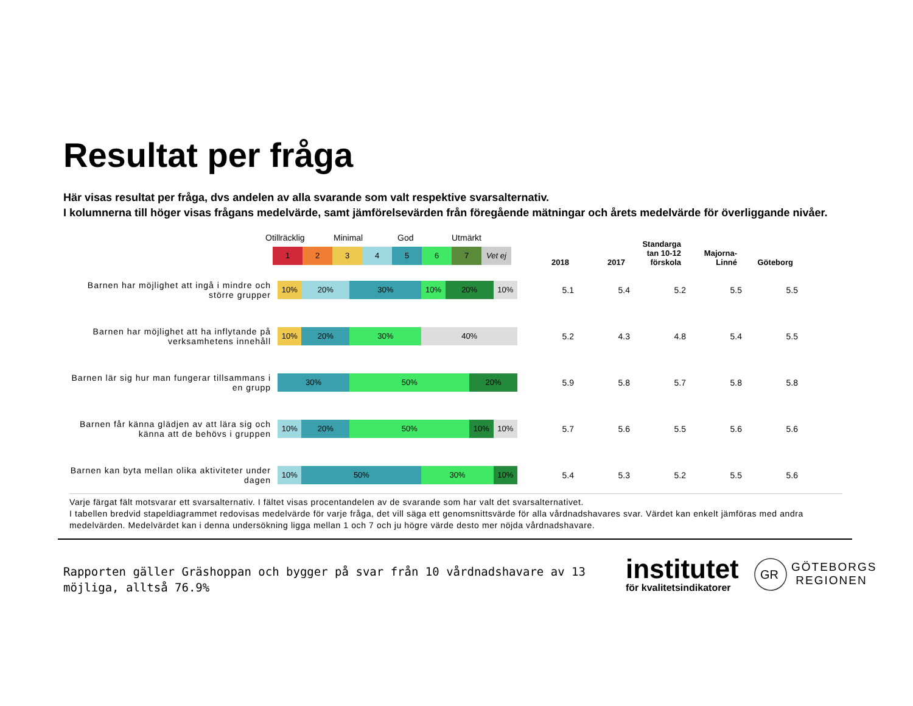Resultat per fråga
Här visas resultat per fråga, dvs andelen av alla svarande som valt respektive svarsalternativ.
I kolumnerna till höger visas frågans medelvärde, samt jämförelsevärden från föregående mätningar och årets medelvärde för överliggande nivåer.
Otillräcklig Minimal God Utmärkt
1 2 3 4 5 6 7 Vet ej
| | | 2018 | 2017 | Standarga tan 10-12 förskola | Majorna- Linné | Göteborg |
| --- | --- | --- | --- | --- | --- | --- |
| Barnen har möjlighet att ingå i mindre och större grupper | 10% 20% 30% 10% 20% 10% | 5.1 | 5.4 | 5.2 | 5.5 | 5.5 |
| Barnen har möjlighet att ha inflytande på verksamhetens innehåll | 10% 20% 30% 40% | 5.2 | 4.3 | 4.8 | 5.4 | 5.5 |
| Barnen lär sig hur man fungerar tillsammans i en grupp | 30% 50% 20% | 5.9 | 5.8 | 5.7 | 5.8 | 5.8 |
| Barnen får känna glädjen av att lära sig och känna att de behövs i gruppen | 10% 20% 50% 10% 10% | 5.7 | 5.6 | 5.5 | 5.6 | 5.6 |
| Barnen kan byta mellan olika aktiviteter under dagen | 10% 50% 30% 10% | 5.4 | 5.3 | 5.2 | 5.5 | 5.6 |
Varje färgat fält motsvarar ett svarsalternativ. I fältet visas procentandelen av de svarande som har valt det svarsalternativet.
I tabellen bredvid stapeldiagrammet redovisas medelvärde för varje fråga, det vill säga ett genomsnittsvärde för alla vårdnadshavares svar. Värdet kan enkelt jämföras med andra medelvärden. Medelvärdet kan i denna undersökning ligga mellan 1 och 7 och ju högre värde desto mer nöjda vårdnadshavare.
Rapporten gäller Gräshoppan och bygger på svar från 10 vårdnadshavare av 13 möjliga, alltså 76.9%
institutet
för kvalitetsindikatorer
GR
GÖTEBORGS
REGIONEN